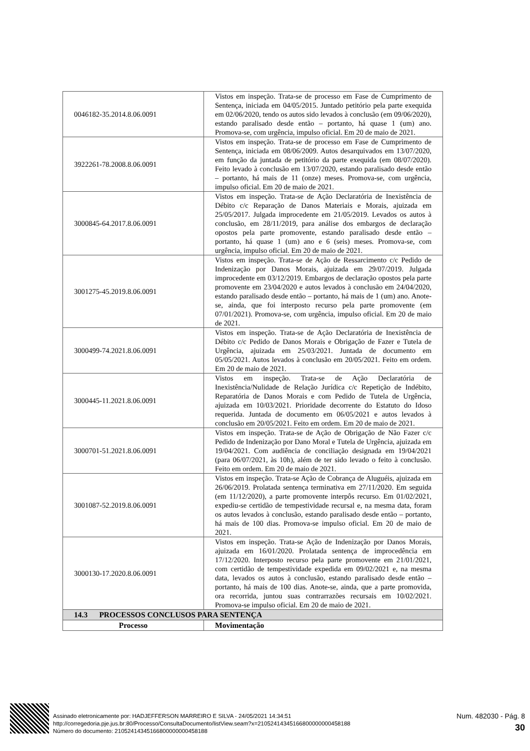| 0046182-35.2014.8.06.0091 | Vistos em inspeção. Trata-se de processo em Fase de Cumprimento de Sentença, iniciada em 04/05/2015. Juntado petitório pela parte exequida em 02/06/2020, tendo os autos sido levados à conclusão (em 09/06/2020), estando paralisado desde então – portanto, há quase 1 (um) ano. Promova-se, com urgência, impulso oficial. Em 20 de maio de 2021. |
| 3922261-78.2008.8.06.0091 | Vistos em inspeção. Trata-se de processo em Fase de Cumprimento de Sentença, iniciada em 08/06/2009. Autos desarquivados em 13/07/2020, em função da juntada de petitório da parte exequida (em 08/07/2020). Feito levado à conclusão em 13/07/2020, estando paralisado desde então – portanto, há mais de 11 (onze) meses. Promova-se, com urgência, impulso oficial. Em 20 de maio de 2021. |
| 3000845-64.2017.8.06.0091 | Vistos em inspeção. Trata-se de Ação Declaratória de Inexistência de Débito c/c Reparação de Danos Materiais e Morais, ajuizada em 25/05/2017. Julgada improcedente em 21/05/2019. Levados os autos à conclusão, em 28/11/2019, para análise dos embargos de declaração opostos pela parte promovente, estando paralisado desde então – portanto, há quase 1 (um) ano e 6 (seis) meses. Promova-se, com urgência, impulso oficial. Em 20 de maio de 2021. |
| 3001275-45.2019.8.06.0091 | Vistos em inspeção. Trata-se de Ação de Ressarcimento c/c Pedido de Indenização por Danos Morais, ajuizada em 29/07/2019. Julgada improcedente em 03/12/2019. Embargos de declaração opostos pela parte promovente em 23/04/2020 e autos levados à conclusão em 24/04/2020, estando paralisado desde então – portanto, há mais de 1 (um) ano. Anote-se, ainda, que foi interposto recurso pela parte promovente (em 07/01/2021). Promova-se, com urgência, impulso oficial. Em 20 de maio de 2021. |
| 3000499-74.2021.8.06.0091 | Vistos em inspeção. Trata-se de Ação Declaratória de Inexistência de Débito c/c Pedido de Danos Morais e Obrigação de Fazer e Tutela de Urgência, ajuizada em 25/03/2021. Juntada de documento em 05/05/2021. Autos levados à conclusão em 20/05/2021. Feito em ordem. Em 20 de maio de 2021. |
| 3000445-11.2021.8.06.0091 | Vistos em inspeção. Trata-se de Ação Declaratória de Inexistência/Nulidade de Relação Jurídica c/c Repetição de Indébito, Reparatória de Danos Morais e com Pedido de Tutela de Urgência, ajuizada em 10/03/2021. Prioridade decorrente do Estatuto do Idoso requerida. Juntada de documento em 06/05/2021 e autos levados à conclusão em 20/05/2021. Feito em ordem. Em 20 de maio de 2021. |
| 3000701-51.2021.8.06.0091 | Vistos em inspeção. Trata-se de Ação de Obrigação de Não Fazer c/c Pedido de Indenização por Dano Moral e Tutela de Urgência, ajuizada em 19/04/2021. Com audiência de conciliação designada em 19/04/2021 (para 06/07/2021, às 10h), além de ter sido levado o feito à conclusão. Feito em ordem. Em 20 de maio de 2021. |
| 3001087-52.2019.8.06.0091 | Vistos em inspeção. Trata-se Ação de Cobrança de Aluguéis, ajuizada em 26/06/2019. Prolatada sentença terminativa em 27/11/2020. Em seguida (em 11/12/2020), a parte promovente interpôs recurso. Em 01/02/2021, expediu-se certidão de tempestividade recursal e, na mesma data, foram os autos levados à conclusão, estando paralisado desde então – portanto, há mais de 100 dias. Promova-se impulso oficial. Em 20 de maio de 2021. |
| 3000130-17.2020.8.06.0091 | Vistos em inspeção. Trata-se Ação de Indenização por Danos Morais, ajuizada em 16/01/2020. Prolatada sentença de improcedência em 17/12/2020. Interposto recurso pela parte promovente em 21/01/2021, com certidão de tempestividade expedida em 09/02/2021 e, na mesma data, levados os autos à conclusão, estando paralisado desde então – portanto, há mais de 100 dias. Anote-se, ainda, que a parte promovida, ora recorrida, juntou suas contrarrazões recursais em 10/02/2021. Promova-se impulso oficial. Em 20 de maio de 2021. |
| 14.3 PROCESSOS CONCLUSOS PARA SENTENÇA | |
| Processo | Movimentação |
Assinado eletronicamente por: HADJEFFERSON MARREIRO E SILVA - 24/05/2021 14:34:51
http://corregedoria.pje.jus.br:80/Processo/ConsultaDocumento/listView.seam?x=21052414345166800000000458188
Número do documento: 21052414345166800000000458188
Num. 482030 - Pág. 8
30